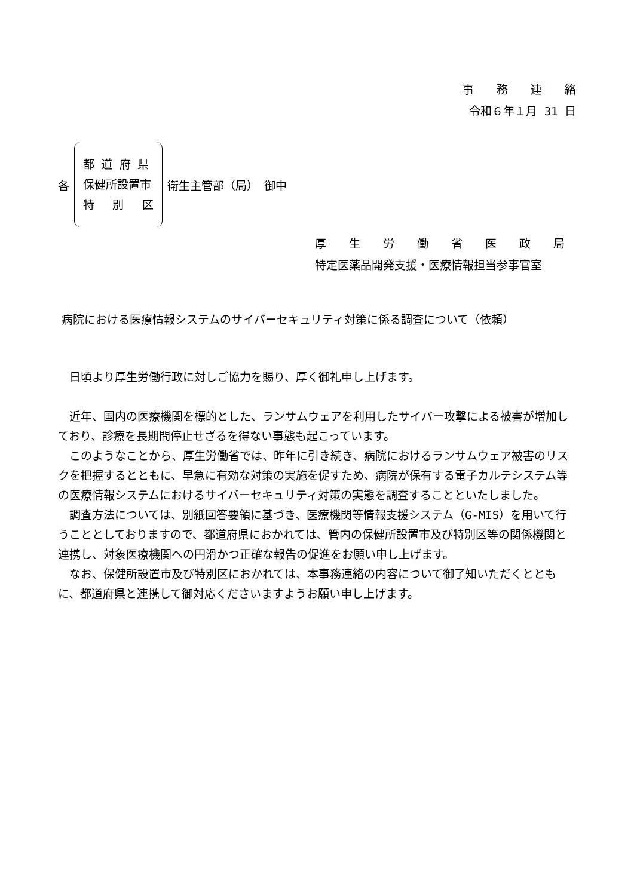事　　務　　連　　絡
令和６年１月 31 日
各
都 道 府 県
保健所設置市
特　 別　 区
衛生主管部（局）　御中
厚　　生　　労　　働　　省　　医　　政　　局
特定医薬品開発支援・医療情報担当参事官室
病院における医療情報システムのサイバーセキュリティ対策に係る調査について（依頼）
日頃より厚生労働行政に対しご協力を賜り、厚く御礼申し上げます。
近年、国内の医療機関を標的とした、ランサムウェアを利用したサイバー攻撃による被害が増加しており、診療を長期間停止せざるを得ない事態も起こっています。
このようなことから、厚生労働省では、昨年に引き続き、病院におけるランサムウェア被害のリスクを把握するとともに、早急に有効な対策の実施を促すため、病院が保有する電子カルテシステム等の医療情報システムにおけるサイバーセキュリティ対策の実態を調査することといたしました。
調査方法については、別紙回答要領に基づき、医療機関等情報支援システム（G-MIS）を用いて行うこととしておりますので、都道府県におかれては、管内の保健所設置市及び特別区等の関係機関と連携し、対象医療機関への円滑かつ正確な報告の促進をお願い申し上げます。
なお、保健所設置市及び特別区におかれては、本事務連絡の内容について御了知いただくとともに、都道府県と連携して御対応くださいますようお願い申し上げます。